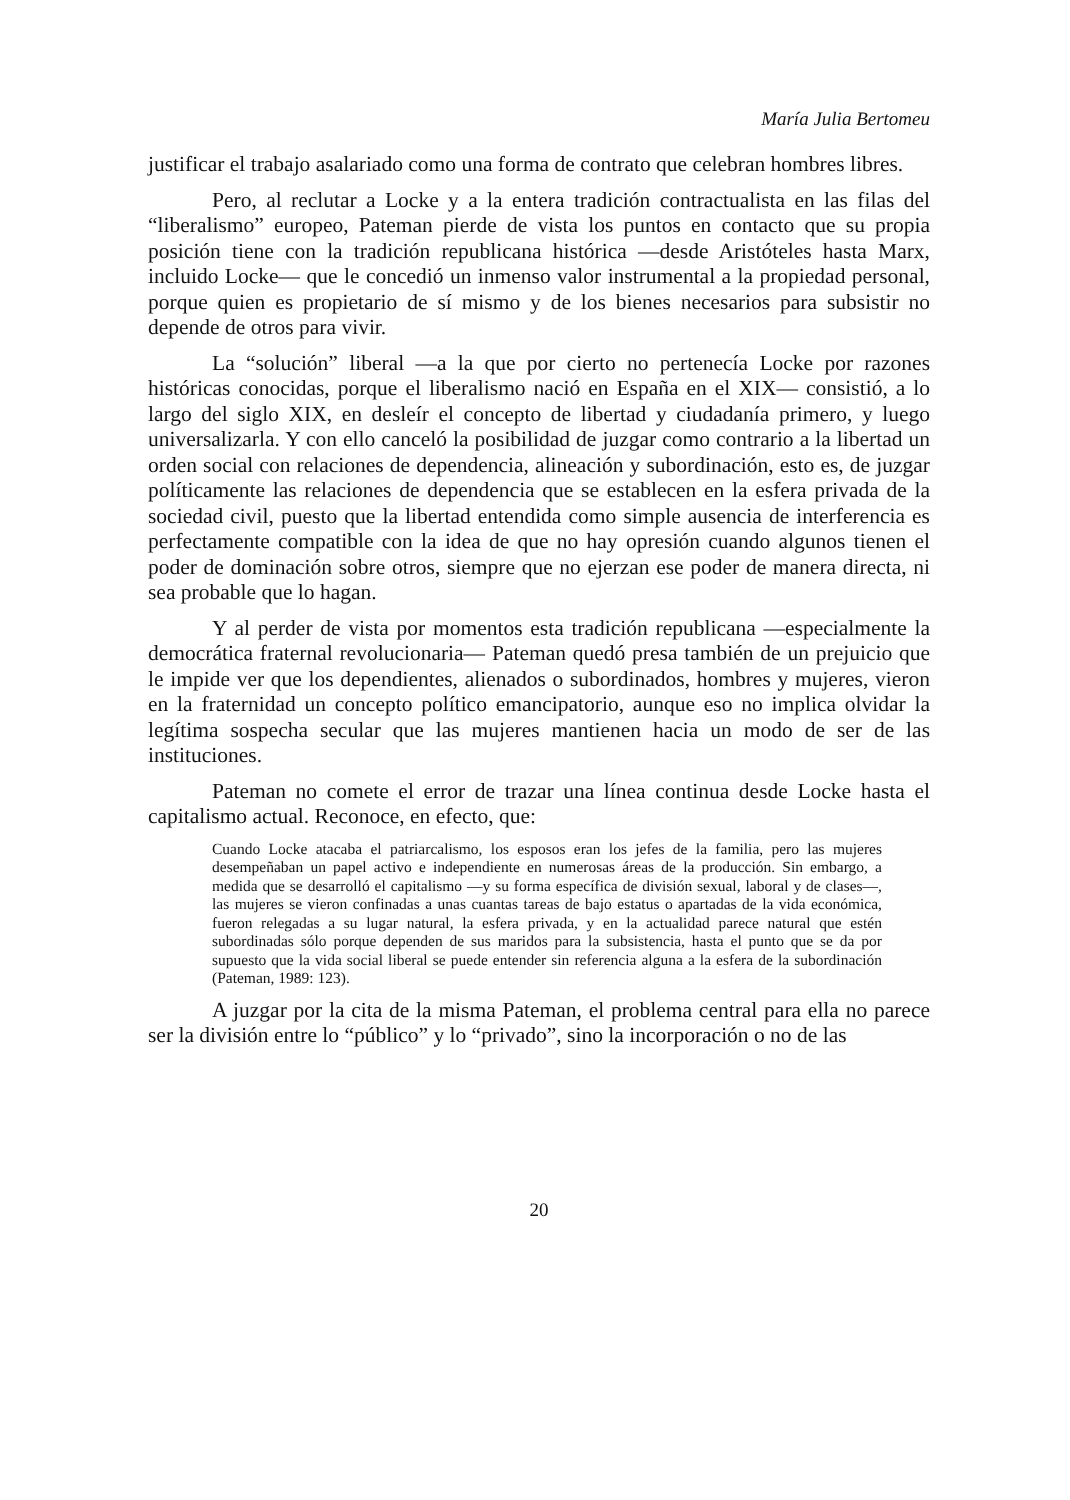María Julia Bertomeu
justificar el trabajo asalariado como una forma de contrato que celebran hombres libres.
Pero, al reclutar a Locke y a la entera tradición contractualista en las filas del “liberalismo” europeo, Pateman pierde de vista los puntos en contacto que su propia posición tiene con la tradición republicana histórica —desde Aristóteles hasta Marx, incluido Locke— que le concedió un inmenso valor instrumental a la propiedad personal, porque quien es propietario de sí mismo y de los bienes necesarios para subsistir no depende de otros para vivir.
La “solución” liberal —a la que por cierto no pertenecía Locke por razones históricas conocidas, porque el liberalismo nació en España en el XIX— consistió, a lo largo del siglo XIX, en desleír el concepto de libertad y ciudadanía primero, y luego universalizarla. Y con ello canceló la posibilidad de juzgar como contrario a la libertad un orden social con relaciones de dependencia, alineación y subordinación, esto es, de juzgar políticamente las relaciones de dependencia que se establecen en la esfera privada de la sociedad civil, puesto que la libertad entendida como simple ausencia de interferencia es perfectamente compatible con la idea de que no hay opresión cuando algunos tienen el poder de dominación sobre otros, siempre que no ejerzan ese poder de manera directa, ni sea probable que lo hagan.
Y al perder de vista por momentos esta tradición republicana —especialmente la democrática fraternal revolucionaria— Pateman quedó presa también de un prejuicio que le impide ver que los dependientes, alienados o subordinados, hombres y mujeres, vieron en la fraternidad un concepto político emancipatorio, aunque eso no implica olvidar la legítima sospecha secular que las mujeres mantienen hacia un modo de ser de las instituciones.
Pateman no comete el error de trazar una línea continua desde Locke hasta el capitalismo actual. Reconoce, en efecto, que:
Cuando Locke atacaba el patriarcalismo, los esposos eran los jefes de la familia, pero las mujeres desempeñaban un papel activo e independiente en numerosas áreas de la producción. Sin embargo, a medida que se desarrolló el capitalismo —y su forma específica de división sexual, laboral y de clases—, las mujeres se vieron confinadas a unas cuantas tareas de bajo estatus o apartadas de la vida económica, fueron relegadas a su lugar natural, la esfera privada, y en la actualidad parece natural que estén subordinadas sólo porque dependen de sus maridos para la subsistencia, hasta el punto que se da por supuesto que la vida social liberal se puede entender sin referencia alguna a la esfera de la subordinación (Pateman, 1989: 123).
A juzgar por la cita de la misma Pateman, el problema central para ella no parece ser la división entre lo “público” y lo “privado”, sino la incorporación o no de las
20